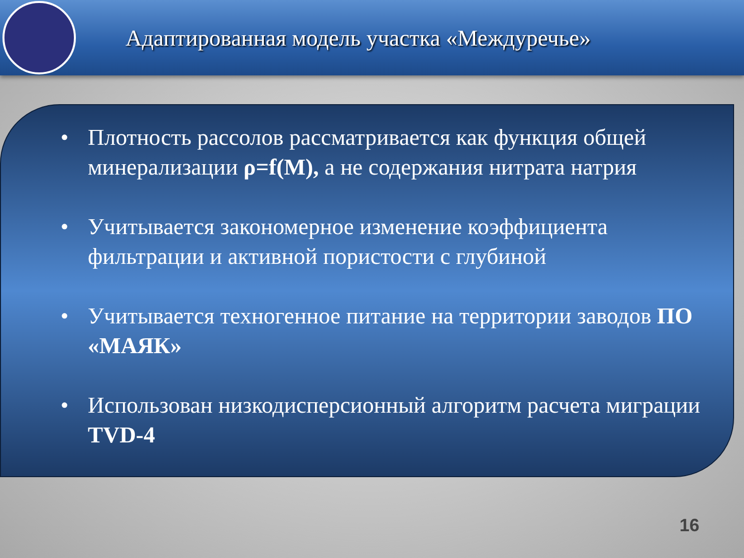Адаптированная модель участка «Междуречье»
• Плотность рассолов рассматривается как функция общей минерализации ρ=f(M), а не содержания нитрата натрия
• Учитывается закономерное изменение коэффициента фильтрации и активной пористости с глубиной
• Учитывается техногенное питание на территории заводов ПО «МАЯК»
• Использован низкодисперсионный алгоритм расчета миграции TVD-4
16